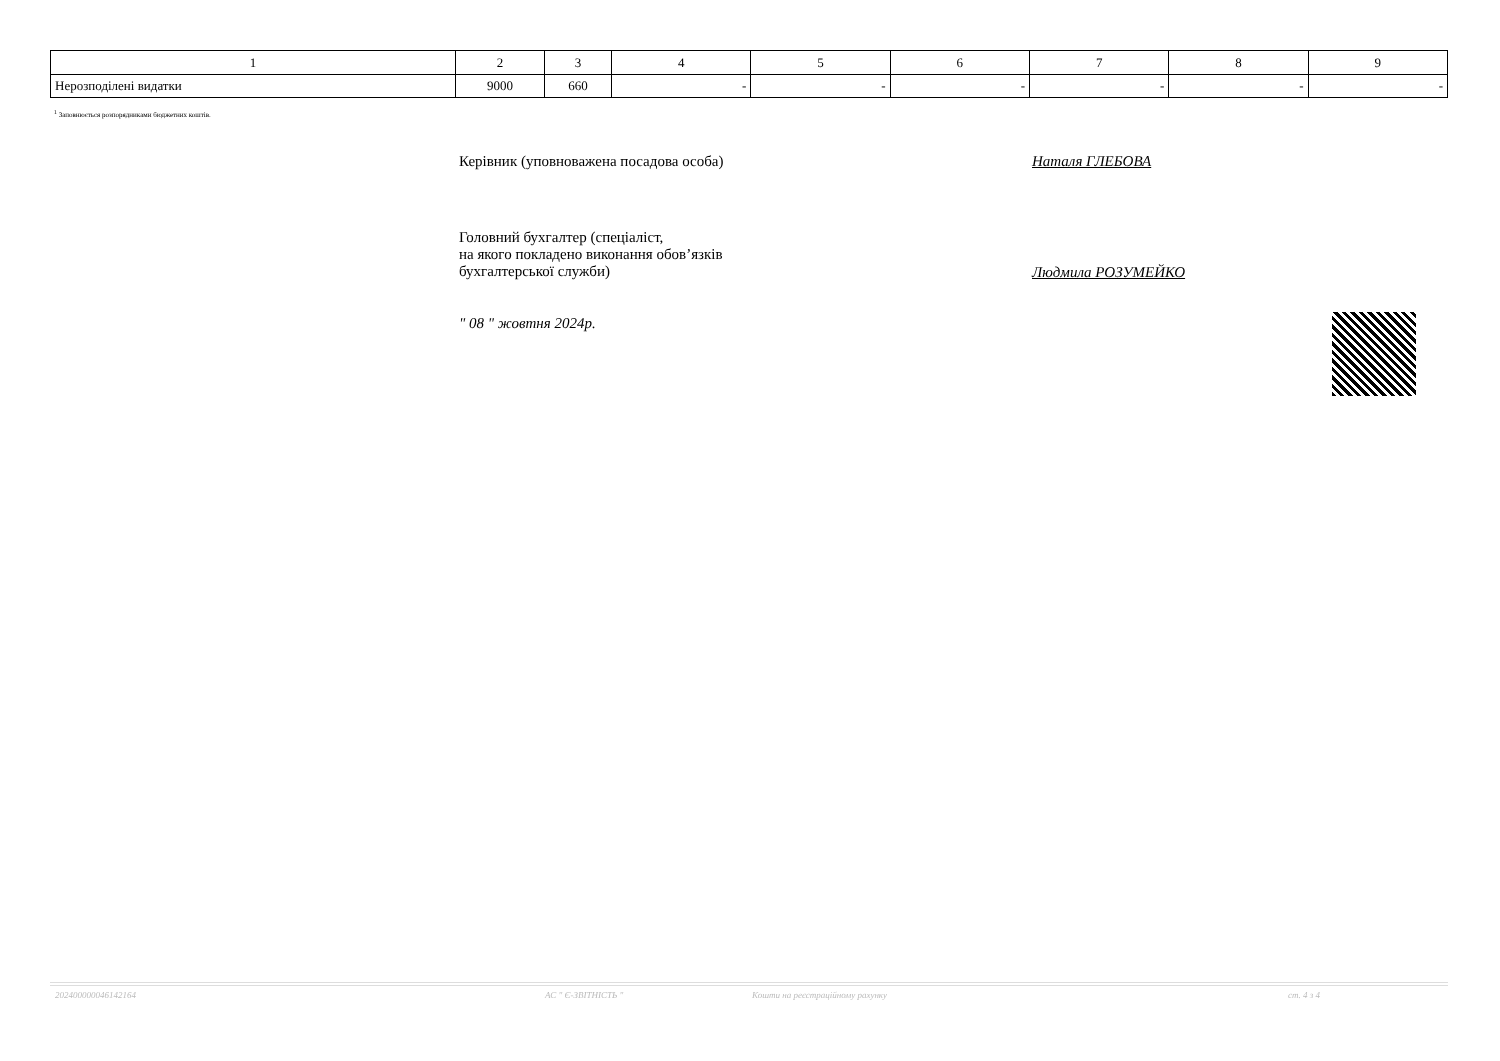| 1 | 2 | 3 | 4 | 5 | 6 | 7 | 8 | 9 |
| --- | --- | --- | --- | --- | --- | --- | --- | --- |
| Нерозподілені видатки | 9000 | 660 | - | - | - | - | - | - |
<sup>1</sup> Заповнюється розпорядниками бюджетних коштів.
Керівник (уповноважена посадова особа)
Наталя ГЛЕБОВА
Головний бухгалтер (спеціаліст,
на якого покладено виконання обов’язків
бухгалтерської служби)
Людмила РОЗУМЕЙКО
" 08 " жовтня 2024р.
20240000004614216​4 АС " Є-ЗВІТНІСТЬ "
Кошти на реєстраційному рахунку
ст. 4 з 4